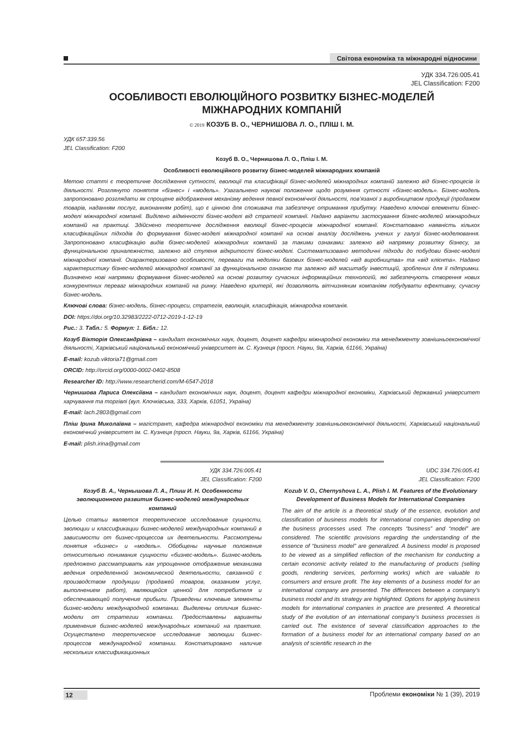Світова економіка та міжнародні відносини
УДК 334.726:005.41
JEL Classification: F200
ОСОБЛИВОСТІ ЕВОЛЮЦІЙНОГО РОЗВИТКУ БІЗНЕС-МОДЕЛЕЙ
МІЖНАРОДНИХ КОМПАНІЙ
© 2019 КОЗУБ В. О., ЧЕРНИШОВА Л. О., ПЛІШ І. М.
УДК 657:339.56
JEL Classification: F200
Козуб В. О., Чернишова Л. О., Пліш І. М.
Особливості еволюційного розвитку бізнес-моделей міжнародних компаній
Метою статті є теоретичне дослідження сутності, еволюції та класифікації бізнес-моделей міжнародних компаній залежно від бізнес-процесів їх діяльності. Розглянуто поняття «бізнес» і «модель». Узагальнено наукові положення щодо розуміння сутності «бізнес-модель». Бізнес-модель запропоновано розглядати як спрощене відображення механізму ведення певної економічної діяльності, пов’язаної з виробництвом продукції (продажем товарів, наданням послуг, виконанням робіт), що є цінною для споживача та забезпечує отримання прибутку. Наведено ключові елементи бізнес-моделі міжнародної компанії. Виділено відмінності бізнес-моделі від стратегії компанії. Надано варіанти застосування бізнес-моделей міжнародних компаній на практиці. Здійснено теоретичне дослідження еволюції бізнес-процесів міжнародної компанії. Констатовано наявність кількох класифікаційних підходів до формування бізнес-моделі міжнародної компанії на основі аналізу досліджень учених у галузі бізнес-моделювання. Запропоновано класифікацію видів бізнес-моделей міжнародних компаній за такими ознаками: залежно від напрямку розвитку бізнесу, за функціональною приналежністю, залежно від ступеня відкритості бізнес-моделі. Систематизовано методичні підходи до побудови бізнес-моделі міжнародної компанії. Охарактеризовано особливості, переваги та недоліки базових бізнес-моделей «від виробництва» та «від клієнта». Надано характеристику бізнес-моделей міжнародної компанії за функціональною ознакою та залежно від масштабу інвестицій, зроблених для її підтримки. Визначено нові напрямки формування бізнес-моделей на основі розвитку сучасних інформаційних технологій, які забезпечують створення нових конкурентних переваг міжнародних компаній на ринку. Наведено критерії, які дозволяють вітчизняним компаніям побудувати ефективну, сучасну бізнес-модель.
Ключові слова: бізнес-модель, бізнес-процеси, стратегія, еволюція, класифікація, міжнародна компанія.
DOI: https://doi.org/10.32983/2222-0712-2019-1-12-19
Рис.: 3. Табл.: 5. Формул: 1. Бібл.: 12.
Козуб Вікторія Олександрівна – кандидат економічних наук, доцент, доцент кафедри міжнародної економіки та менеджменту зовнішньоекономічної діяльності, Харківський національний економічний університет ім. С. Кузнеця (просп. Науки, 9а, Харків, 61166, Україна)
E-mail: kozub.viktoria71@gmail.com
ORCID: http://orcid.org/0000-0002-0402-8508
Researcher ID: http://www.researcherid.com/M-6547-2018
Чернишова Лариса Олексіївна – кандидат економічних наук, доцент, доцент кафедри міжнародної економіки, Харківський державний університет харчування та торгівлі (вул. Клочківська, 333, Харків, 61051, Україна)
E-mail: lach.2803@gmail.com
Пліш Ірина Миколаївна – магістрант, кафедра міжнародної економіки та менеджменту зовнішньоекономічної діяльності, Харківський національний економічний університет ім. С. Кузнеця (просп. Науки, 9а, Харків, 61166, Україна)
E-mail: plish.irina@gmail.com
УДК 334.726:005.41
JEL Classification: F200
Козуб В. А., Чернышова Л. А., Плиш И. Н. Особенности эволюционного развития бизнес-моделей международных компаний
Целью статьи является теоретическое исследование сущности, эволюции и классификации бизнес-моделей международных компаний в зависимости от бизнес-процессов их деятельности. Рассмотрены понятия «бизнес» и «модель». Обобщены научные положения относительно понимания сущности «бизнес-модель». Бизнес-модель предложено рассматривать как упрощенное отображение механизма ведения определенной экономической деятельности, связанной с производством продукции (продажей товаров, оказанием услуг, выполнением работ), являющейся ценной для потребителя и обеспечивающей получение прибыли. Приведены ключевые элементы бизнес-модели международной компании. Выделены отличия бизнес-модели от стратегии компании. Предоставлены варианты применения бизнес-моделей международных компаний на практике. Осуществлено теоретическое исследование эволюции бизнес-процессов международной компании. Констатировано наличие нескольких классификационных
UDC 334.726:005.41
JEL Classification: F200
Kozub V. O., Chernyshova L. A., Plish I. M. Features of the Evolutionary Development of Business Models for International Companies
The aim of the article is a theoretical study of the essence, evolution and classification of business models for international companies depending on the business processes used. The concepts “business” and “model” are considered. The scientific provisions regarding the understanding of the essence of “business model” are generalized. A business model is proposed to be viewed as a simplified reflection of the mechanism for conducting a certain economic activity related to the manufacturing of products (selling goods, rendering services, performing works) which are valuable to consumers and ensure profit. The key elements of a business model for an international company are presented. The differences between a company’s business model and its strategy are highlighted. Options for applying business models for international companies in practice are presented. A theoretical study of the evolution of an international company’s business processes is carried out. The existence of several classification approaches to the formation of a business model for an international company based on an analysis of scientific research in the
12 Проблеми економіки № 1 (39), 2019